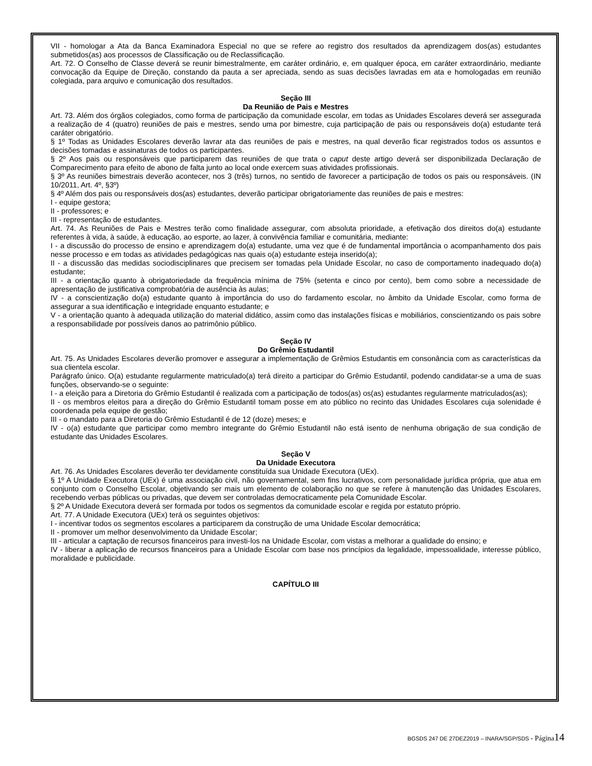VII - homologar a Ata da Banca Examinadora Especial no que se refere ao registro dos resultados da aprendizagem dos(as) estudantes submetidos(as) aos processos de Classificação ou de Reclassificação.
Art. 72. O Conselho de Classe deverá se reunir bimestralmente, em caráter ordinário, e, em qualquer época, em caráter extraordinário, mediante convocação da Equipe de Direção, constando da pauta a ser apreciada, sendo as suas decisões lavradas em ata e homologadas em reunião colegiada, para arquivo e comunicação dos resultados.
Seção III
Da Reunião de Pais e Mestres
Art. 73. Além dos órgãos colegiados, como forma de participação da comunidade escolar, em todas as Unidades Escolares deverá ser assegurada a realização de 4 (quatro) reuniões de pais e mestres, sendo uma por bimestre, cuja participação de pais ou responsáveis do(a) estudante terá caráter obrigatório.
§ 1º Todas as Unidades Escolares deverão lavrar ata das reuniões de pais e mestres, na qual deverão ficar registrados todos os assuntos e decisões tomadas e assinaturas de todos os participantes.
§ 2º Aos pais ou responsáveis que participarem das reuniões de que trata o caput deste artigo deverá ser disponibilizada Declaração de Comparecimento para efeito de abono de falta junto ao local onde exercem suas atividades profissionais.
§ 3º As reuniões bimestrais deverão acontecer, nos 3 (três) turnos, no sentido de favorecer a participação de todos os pais ou responsáveis. (IN 10/2011, Art. 4º, §3º)
§ 4º Além dos pais ou responsáveis dos(as) estudantes, deverão participar obrigatoriamente das reuniões de pais e mestres:
I - equipe gestora;
II - professores; e
III - representação de estudantes.
Art. 74. As Reuniões de Pais e Mestres terão como finalidade assegurar, com absoluta prioridade, a efetivação dos direitos do(a) estudante referentes à vida, à saúde, à educação, ao esporte, ao lazer, à convivência familiar e comunitária, mediante:
I - a discussão do processo de ensino e aprendizagem do(a) estudante, uma vez que é de fundamental importância o acompanhamento dos pais nesse processo e em todas as atividades pedagógicas nas quais o(a) estudante esteja inserido(a);
II - a discussão das medidas sociodisciplinares que precisem ser tomadas pela Unidade Escolar, no caso de comportamento inadequado do(a) estudante;
III - a orientação quanto à obrigatoriedade da frequência mínima de 75% (setenta e cinco por cento), bem como sobre a necessidade de apresentação de justificativa comprobatória de ausência às aulas;
IV - a conscientização do(a) estudante quanto à importância do uso do fardamento escolar, no âmbito da Unidade Escolar, como forma de assegurar a sua identificação e integridade enquanto estudante; e
V - a orientação quanto à adequada utilização do material didático, assim como das instalações físicas e mobiliários, conscientizando os pais sobre a responsabilidade por possíveis danos ao patrimônio público.
Seção IV
Do Grêmio Estudantil
Art. 75. As Unidades Escolares deverão promover e assegurar a implementação de Grêmios Estudantis em consonância com as características da sua clientela escolar.
Parágrafo único. O(a) estudante regularmente matriculado(a) terá direito a participar do Grêmio Estudantil, podendo candidatar-se a uma de suas funções, observando-se o seguinte:
I - a eleição para a Diretoria do Grêmio Estudantil é realizada com a participação de todos(as) os(as) estudantes regularmente matriculados(as);
II - os membros eleitos para a direção do Grêmio Estudantil tomam posse em ato público no recinto das Unidades Escolares cuja solenidade é coordenada pela equipe de gestão;
III - o mandato para a Diretoria do Grêmio Estudantil é de 12 (doze) meses; e
IV - o(a) estudante que participar como membro integrante do Grêmio Estudantil não está isento de nenhuma obrigação de sua condição de estudante das Unidades Escolares.
Seção V
Da Unidade Executora
Art. 76. As Unidades Escolares deverão ter devidamente constituída sua Unidade Executora (UEx).
§ 1º A Unidade Executora (UEx) é uma associação civil, não governamental, sem fins lucrativos, com personalidade jurídica própria, que atua em conjunto com o Conselho Escolar, objetivando ser mais um elemento de colaboração no que se refere à manutenção das Unidades Escolares, recebendo verbas públicas ou privadas, que devem ser controladas democraticamente pela Comunidade Escolar.
§ 2º A Unidade Executora deverá ser formada por todos os segmentos da comunidade escolar e regida por estatuto próprio.
Art. 77. A Unidade Executora (UEx) terá os seguintes objetivos:
I - incentivar todos os segmentos escolares a participarem da construção de uma Unidade Escolar democrática;
II - promover um melhor desenvolvimento da Unidade Escolar;
III - articular a captação de recursos financeiros para investi-los na Unidade Escolar, com vistas a melhorar a qualidade do ensino; e
IV - liberar a aplicação de recursos financeiros para a Unidade Escolar com base nos princípios da legalidade, impessoalidade, interesse público, moralidade e publicidade.
CAPÍTULO III
BGSDS 247 DE 27DEZ2019 – INARA/SGP/SDS - Página 14